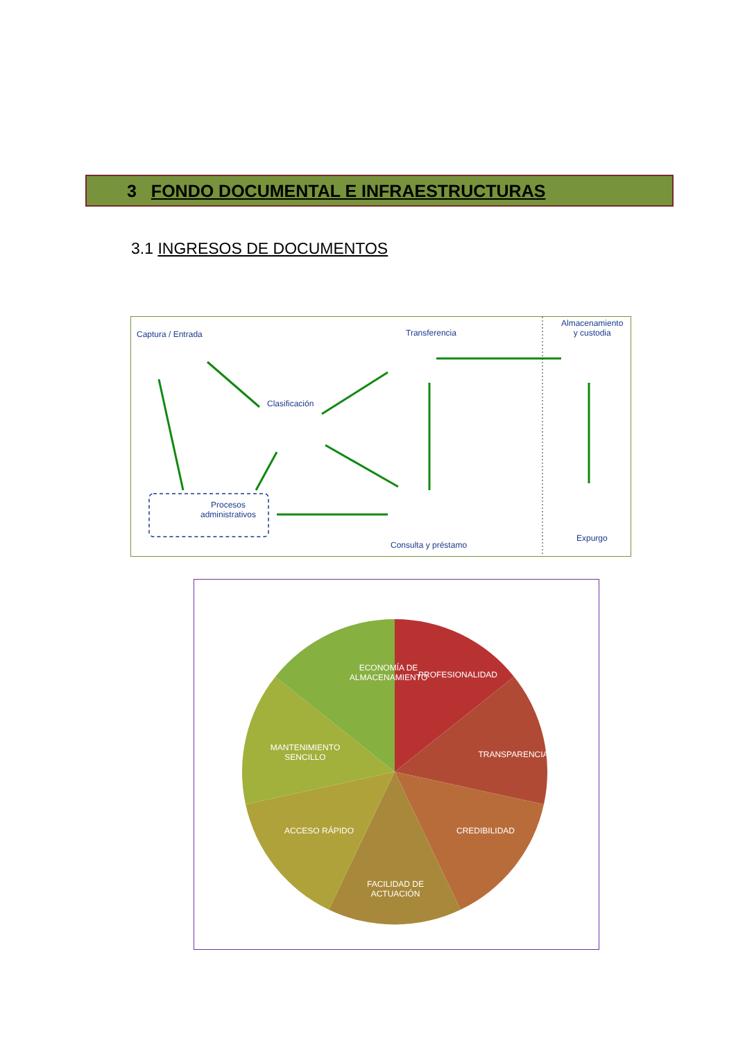3 FONDO DOCUMENTAL E INFRAESTRUCTURAS
3.1 INGRESOS DE DOCUMENTOS
Captura / Entrada Transferencia
Almacenamiento
y custodia
Clasificación
Procesos
administrativos
Consulta y préstamo
Expurgo
ECONOMÍA DE ALMACENAMIENTO
PROFESIONALIDAD
MANTENIMIENTO SENCILLO
TRANSPARENCIA
ACCESO RÁPIDO CREDIBILIDAD
FACILIDAD DE ACTUACIÓN